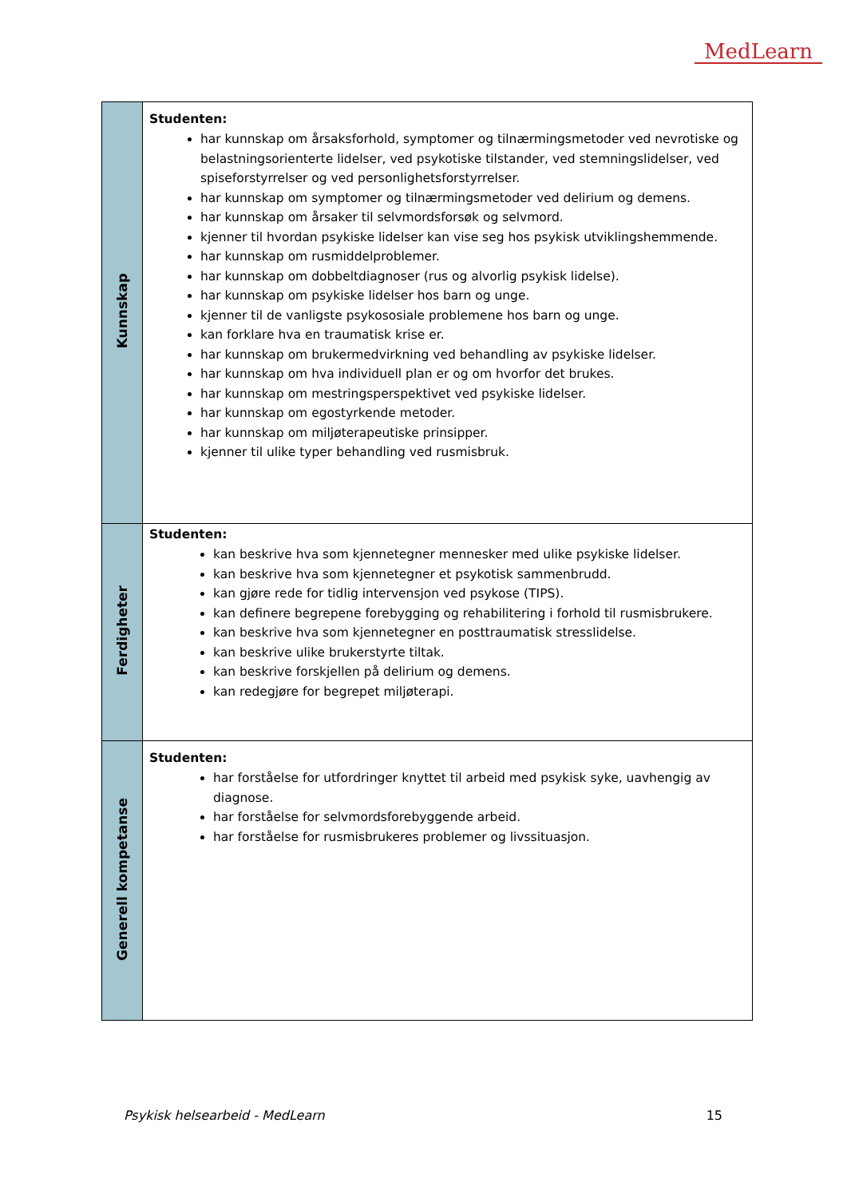MedLearn
| Kunnskap | Studenten: har kunnskap om årsaksforhold, symptomer og tilnærmingsmetoder ved nevrotiske og belastningsorienterte lidelser, ved psykotiske tilstander, ved stemningslidelser, ved spiseforstyrrelser og ved personlighetsforstyrrelser. har kunnskap om symptomer og tilnærmingsmetoder ved delirium og demens. har kunnskap om årsaker til selvmordsforsøk og selvmord. kjenner til hvordan psykiske lidelser kan vise seg hos psykisk utviklingshemmende. har kunnskap om rusmiddelproblemer. har kunnskap om dobbeltdiagnoser (rus og alvorlig psykisk lidelse). har kunnskap om psykiske lidelser hos barn og unge. kjenner til de vanligste psykososiale problemene hos barn og unge. kan forklare hva en traumatisk krise er. har kunnskap om brukermedvirkning ved behandling av psykiske lidelser. har kunnskap om hva individuell plan er og om hvorfor det brukes. har kunnskap om mestringsperspektivet ved psykiske lidelser. har kunnskap om egostyrkende metoder. har kunnskap om miljøterapeutiske prinsipper. kjenner til ulike typer behandling ved rusmisbruk. |
| Ferdigheter | Studenten: kan beskrive hva som kjennetegner mennesker med ulike psykiske lidelser. kan beskrive hva som kjennetegner et psykotisk sammenbrudd. kan gjøre rede for tidlig intervensjon ved psykose (TIPS). kan definere begrepene forebygging og rehabilitering i forhold til rusmisbrukere. kan beskrive hva som kjennetegner en posttraumatisk stresslidelse. kan beskrive ulike brukerstyrte tiltak. kan beskrive forskjellen på delirium og demens. kan redegjøre for begrepet miljøterapi. |
| Generell kompetanse | Studenten: har forståelse for utfordringer knyttet til arbeid med psykisk syke, uavhengig av diagnose. har forståelse for selvmordsforebyggende arbeid. har forståelse for rusmisbrukeres problemer og livssituasjon. |
Psykisk helsearbeid - MedLearn 15